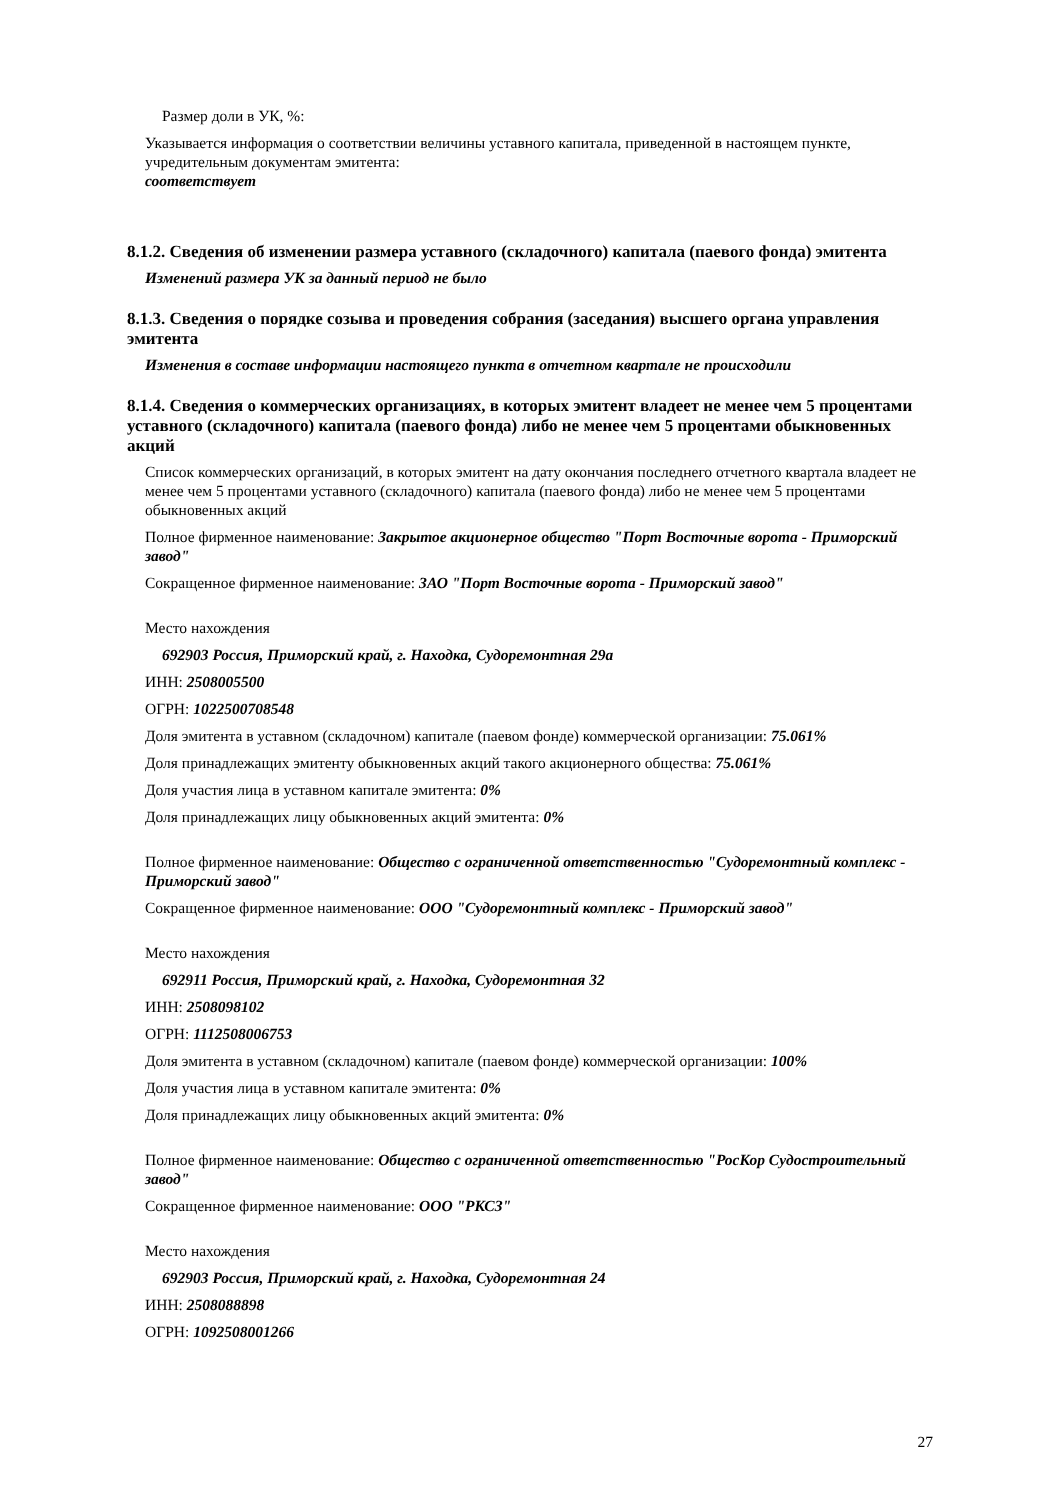Размер доли в УК, %:
Указывается информация о соответствии величины уставного капитала, приведенной в настоящем пункте, учредительным документам эмитента:
соответствует
8.1.2. Сведения об изменении размера уставного (складочного) капитала (паевого фонда) эмитента
Изменений размера УК за данный период не было
8.1.3. Сведения о порядке созыва и проведения собрания (заседания) высшего органа управления эмитента
Изменения в составе информации настоящего пункта в отчетном квартале не происходили
8.1.4. Сведения о коммерческих организациях, в которых эмитент владеет не менее чем 5 процентами уставного (складочного) капитала (паевого фонда) либо не менее чем 5 процентами обыкновенных акций
Список коммерческих организаций, в которых эмитент на дату окончания последнего отчетного квартала владеет не менее чем 5 процентами уставного (складочного) капитала (паевого фонда) либо не менее чем 5 процентами обыкновенных акций
Полное фирменное наименование: Закрытое акционерное общество "Порт Восточные ворота - Приморский завод"
Сокращенное фирменное наименование: ЗАО "Порт Восточные ворота - Приморский завод"
Место нахождения
692903 Россия, Приморский край, г. Находка, Судоремонтная 29а
ИНН: 2508005500
ОГРН: 1022500708548
Доля эмитента в уставном (складочном) капитале (паевом фонде) коммерческой организации: 75.061%
Доля принадлежащих эмитенту обыкновенных акций такого акционерного общества: 75.061%
Доля участия лица в уставном капитале эмитента: 0%
Доля принадлежащих лицу обыкновенных акций эмитента: 0%
Полное фирменное наименование: Общество с ограниченной ответственностью "Судоремонтный комплекс - Приморский завод"
Сокращенное фирменное наименование: ООО "Судоремонтный комплекс - Приморский завод"
Место нахождения
692911 Россия, Приморский край, г. Находка, Судоремонтная 32
ИНН: 2508098102
ОГРН: 1112508006753
Доля эмитента в уставном (складочном) капитале (паевом фонде) коммерческой организации: 100%
Доля участия лица в уставном капитале эмитента: 0%
Доля принадлежащих лицу обыкновенных акций эмитента: 0%
Полное фирменное наименование: Общество с ограниченной ответственностью "РосКор Судостроительный завод"
Сокращенное фирменное наименование: ООО "РКСЗ"
Место нахождения
692903 Россия, Приморский край, г. Находка, Судоремонтная 24
ИНН: 2508088898
ОГРН: 1092508001266
27